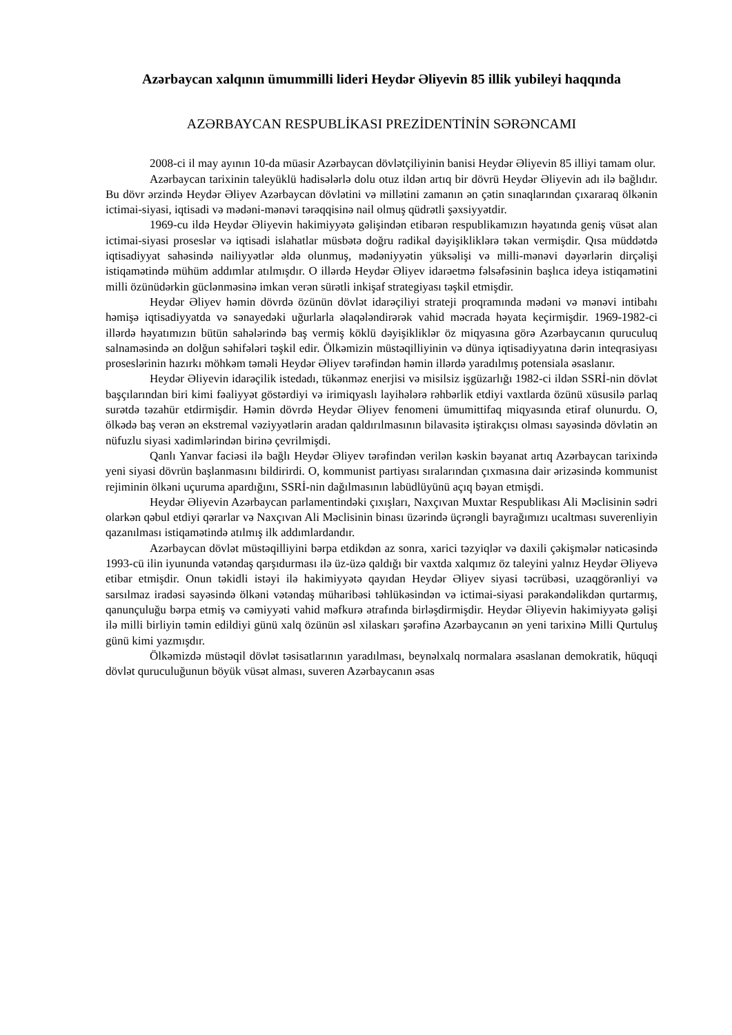Azərbaycan xalqının ümummilli lideri Heydər Əliyevin 85 illik yubileyi haqqında
AZƏRBAYCAN RESPUBLİKASI PREZİDENTİNİN SƏRƏNCAMI
2008-ci il may ayının 10-da müasir Azərbaycan dövlətçiliyinin banisi Heydər Əliyevin 85 illiyi tamam olur.
Azərbaycan tarixinin taleyüklü hadisələrlə dolu otuz ildən artıq bir dövrü Heydər Əliyevin adı ilə bağlıdır. Bu dövr ərzində Heydər Əliyev Azərbaycan dövlətini və millətini zamanın ən çətin sınaqlarından çıxararaq ölkənin ictimai-siyasi, iqtisadi və mədəni-mənəvi tərəqqisinə nail olmuş qüdrətli şəxsiyyətdir.
1969-cu ildə Heydər Əliyevin hakimiyyətə gəlişindən etibarən respublikamızın həyatında geniş vüsət alan ictimai-siyasi proseslər və iqtisadi islahatlar müsbətə doğru radikal dəyişikliklərə təkan vermişdir. Qısa müddətdə iqtisadiyyat sahəsində nailiyyətlər əldə olunmuş, mədəniyyətin yüksəlişi və milli-mənəvi dəyərlərin dirçəlişi istiqamətində mühüm addımlar atılmışdır. O illərdə Heydər Əliyev idarəetmə fəlsəfəsinin başlıca ideya istiqamətini milli özünüdərkin güclənməsinə imkan verən sürətli inkişaf strategiyası təşkil etmişdir.
Heydər Əliyev həmin dövrdə özünün dövlət idarəçiliyi strateji proqramında mədəni və mənəvi intibahı həmişə iqtisadiyyatda və sənayedəki uğurlarla əlaqələndirərək vahid məcrada həyata keçirmişdir. 1969-1982-ci illərdə həyatımızın bütün sahələrində baş vermiş köklü dəyişikliklər öz miqyasına görə Azərbaycanın quruculuq salnaməsində ən dolğun səhifələri təşkil edir. Ölkəmizin müstəqilliyinin və dünya iqtisadiyyatına dərin inteqrasiyası proseslərinin hazırkı möhkəm təməli Heydər Əliyev tərəfindən həmin illərdə yaradılmış potensiala əsaslanır.
Heydər Əliyevin idarəçilik istedadı, tükənməz enerjisi və misilsiz işgüzarlığı 1982-ci ildən SSRİ-nin dövlət başçılarından biri kimi fəaliyyət göstərdiyi və irimiqyaslı layihələrə rəhbərlik etdiyi vaxtlarda özünü xüsusilə parlaq surətdə təzahür etdirmişdir. Həmin dövrdə Heydər Əliyev fenomeni ümumittifaq miqyasında etiraf olunurdu. O, ölkədə baş verən ən ekstremal vəziyyətlərin aradan qaldırılmasının bilavasitə iştirakçısı olması sayəsində dövlətin ən nüfuzlu siyasi xadimlərindən birinə çevrilmişdi.
Qanlı Yanvar faciəsi ilə bağlı Heydər Əliyev tərəfindən verilən kəskin bəyanat artıq Azərbaycan tarixində yeni siyasi dövrün başlanmasını bildirirdi. O, kommunist partiyası sıralarından çıxmasına dair ərizəsində kommunist rejiminin ölkəni uçuruma apardığını, SSRİ-nin dağılmasının labüdlüyünü açıq bəyan etmişdi.
Heydər Əliyevin Azərbaycan parlamentindəki çıxışları, Naxçıvan Muxtar Respublikası Ali Məclisinin sədri olarkən qəbul etdiyi qərarlar və Naxçıvan Ali Məclisinin binası üzərində üçrəngli bayrağımızı ucaltması suverenliyin qazanılması istiqamətində atılmış ilk addımlardandır.
Azərbaycan dövlət müstəqilliyini bərpa etdikdən az sonra, xarici təzyiqlər və daxili çəkişmələr nəticəsində 1993-cü ilin iyununda vətəndaş qarşıdurması ilə üz-üzə qaldığı bir vaxtda xalqımız öz taleyini yalnız Heydər Əliyevə etibar etmişdir. Onun təkidli istəyi ilə hakimiyyətə qayıdan Heydər Əliyev siyasi təcrübəsi, uzaqgörənliyi və sarsılmaz iradəsi sayəsində ölkəni vətəndaş müharibəsi təhlükəsindən və ictimai-siyasi pərakəndəlikdən qurtarmış, qanunçuluğu bərpa etmiş və cəmiyyəti vahid məfkurə ətrafında birləşdirmişdir. Heydər Əliyevin hakimiyyətə gəlişi ilə milli birliyin təmin edildiyi günü xalq özünün əsl xilaskarı şərəfinə Azərbaycanın ən yeni tarixinə Milli Qurtuluş günü kimi yazmışdır.
Ölkəmizdə müstəqil dövlət təsisatlarının yaradılması, beynəlxalq normalara əsaslanan demokratik, hüquqi dövlət quruculuğunun böyük vüsət alması, suveren Azərbaycanın əsas